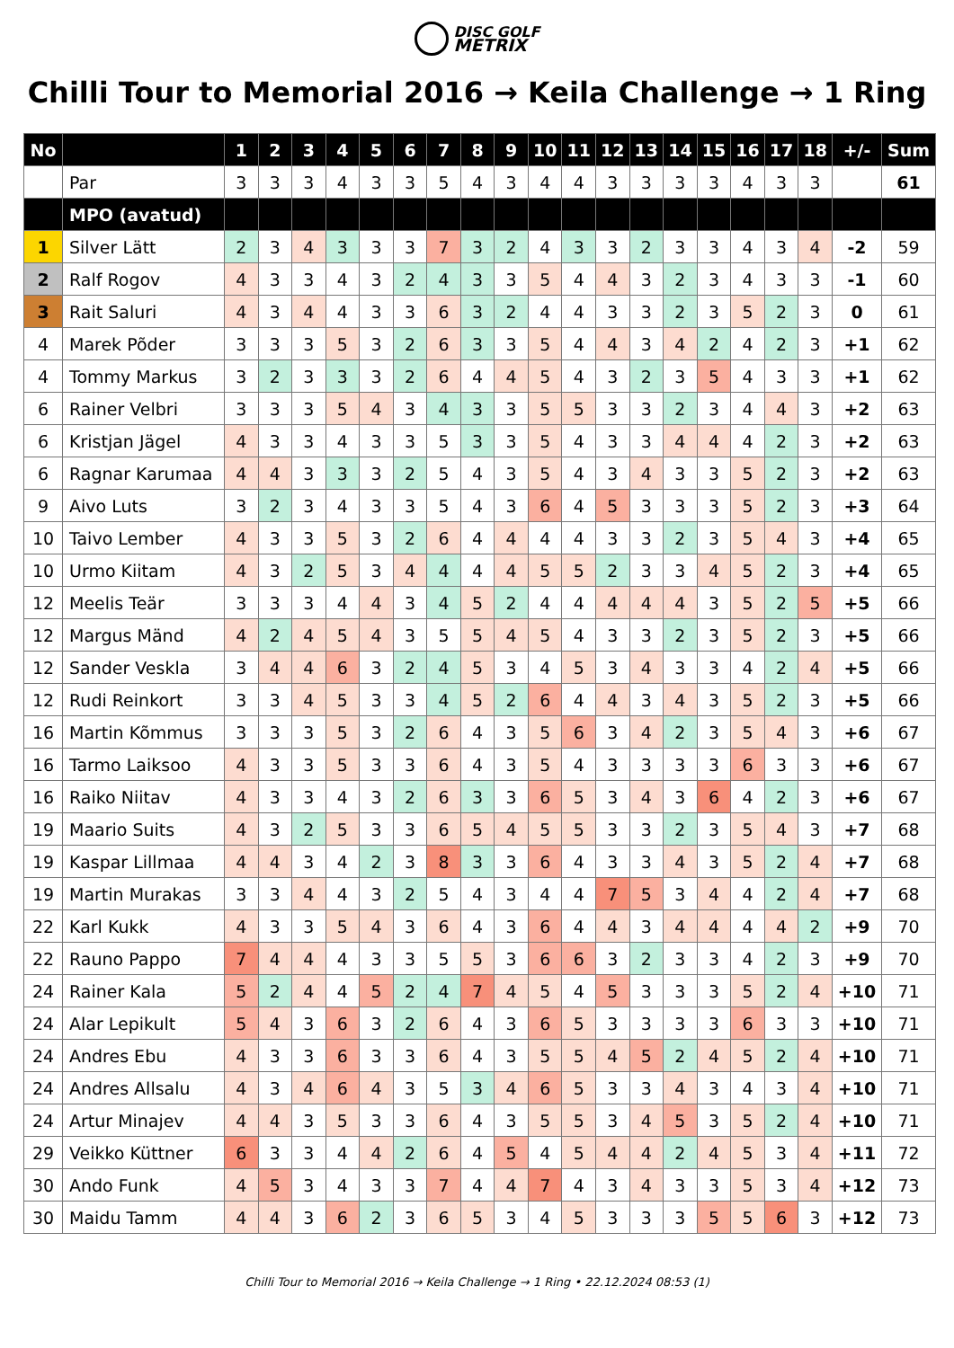DISC GOLF
METRIX
Chilli Tour to Memorial 2016 → Keila Challenge → 1 Ring
| No | | 1 | 2 | 3 | 4 | 5 | 6 | 7 | 8 | 9 | 10 | 11 | 12 | 13 | 14 | 15 | 16 | 17 | 18 | +/- | Sum |
| --- | --- | --- | --- | --- | --- | --- | --- | --- | --- | --- | --- | --- | --- | --- | --- | --- | --- | --- | --- | --- | --- |
| | Par | 3 | 3 | 3 | 4 | 3 | 3 | 5 | 4 | 3 | 4 | 4 | 3 | 3 | 3 | 3 | 4 | 3 | 3 | | 61 |
| | MPO (avatud) | | | | | | | | | | | | | | | | | | | | |
| 1 | Silver Lätt | 2 | 3 | 4 | 3 | 3 | 3 | 7 | 3 | 2 | 4 | 3 | 3 | 2 | 3 | 3 | 4 | 3 | 4 | -2 | 59 |
| 2 | Ralf Rogov | 4 | 3 | 3 | 4 | 3 | 2 | 4 | 3 | 3 | 5 | 4 | 4 | 3 | 2 | 3 | 4 | 3 | 3 | -1 | 60 |
| 3 | Rait Saluri | 4 | 3 | 4 | 4 | 3 | 3 | 6 | 3 | 2 | 4 | 4 | 3 | 3 | 2 | 3 | 5 | 2 | 3 | 0 | 61 |
| 4 | Marek Põder | 3 | 3 | 3 | 5 | 3 | 2 | 6 | 3 | 3 | 5 | 4 | 4 | 3 | 4 | 2 | 4 | 2 | 3 | +1 | 62 |
| 4 | Tommy Markus | 3 | 2 | 3 | 3 | 3 | 2 | 6 | 4 | 4 | 5 | 4 | 3 | 2 | 3 | 5 | 4 | 3 | 3 | +1 | 62 |
| 6 | Rainer Velbri | 3 | 3 | 3 | 5 | 4 | 3 | 4 | 3 | 3 | 5 | 5 | 3 | 3 | 2 | 3 | 4 | 4 | 3 | +2 | 63 |
| 6 | Kristjan Jägel | 4 | 3 | 3 | 4 | 3 | 3 | 5 | 3 | 3 | 5 | 4 | 3 | 3 | 4 | 4 | 4 | 2 | 3 | +2 | 63 |
| 6 | Ragnar Karumaa | 4 | 4 | 3 | 3 | 3 | 2 | 5 | 4 | 3 | 5 | 4 | 3 | 4 | 3 | 3 | 5 | 2 | 3 | +2 | 63 |
| 9 | Aivo Luts | 3 | 2 | 3 | 4 | 3 | 3 | 5 | 4 | 3 | 6 | 4 | 5 | 3 | 3 | 3 | 5 | 2 | 3 | +3 | 64 |
| 10 | Taivo Lember | 4 | 3 | 3 | 5 | 3 | 2 | 6 | 4 | 4 | 4 | 4 | 3 | 3 | 2 | 3 | 5 | 4 | 3 | +4 | 65 |
| 10 | Urmo Kiitam | 4 | 3 | 2 | 5 | 3 | 4 | 4 | 4 | 4 | 5 | 5 | 2 | 3 | 3 | 4 | 5 | 2 | 3 | +4 | 65 |
| 12 | Meelis Teär | 3 | 3 | 3 | 4 | 4 | 3 | 4 | 5 | 2 | 4 | 4 | 4 | 4 | 4 | 3 | 5 | 2 | 5 | +5 | 66 |
| 12 | Margus Mänd | 4 | 2 | 4 | 5 | 4 | 3 | 5 | 5 | 4 | 5 | 4 | 3 | 3 | 2 | 3 | 5 | 2 | 3 | +5 | 66 |
| 12 | Sander Veskla | 3 | 4 | 4 | 6 | 3 | 2 | 4 | 5 | 3 | 4 | 5 | 3 | 4 | 3 | 3 | 4 | 2 | 4 | +5 | 66 |
| 12 | Rudi Reinkort | 3 | 3 | 4 | 5 | 3 | 3 | 4 | 5 | 2 | 6 | 4 | 4 | 3 | 4 | 3 | 5 | 2 | 3 | +5 | 66 |
| 16 | Martin Kõmmus | 3 | 3 | 3 | 5 | 3 | 2 | 6 | 4 | 3 | 5 | 6 | 3 | 4 | 2 | 3 | 5 | 4 | 3 | +6 | 67 |
| 16 | Tarmo Laiksoo | 4 | 3 | 3 | 5 | 3 | 3 | 6 | 4 | 3 | 5 | 4 | 3 | 3 | 3 | 3 | 6 | 3 | 3 | +6 | 67 |
| 16 | Raiko Niitav | 4 | 3 | 3 | 4 | 3 | 2 | 6 | 3 | 3 | 6 | 5 | 3 | 4 | 3 | 6 | 4 | 2 | 3 | +6 | 67 |
| 19 | Maario Suits | 4 | 3 | 2 | 5 | 3 | 3 | 6 | 5 | 4 | 5 | 5 | 3 | 3 | 2 | 3 | 5 | 4 | 3 | +7 | 68 |
| 19 | Kaspar Lillmaa | 4 | 4 | 3 | 4 | 2 | 3 | 8 | 3 | 3 | 6 | 4 | 3 | 3 | 4 | 3 | 5 | 2 | 4 | +7 | 68 |
| 19 | Martin Murakas | 3 | 3 | 4 | 4 | 3 | 2 | 5 | 4 | 3 | 4 | 4 | 7 | 5 | 3 | 4 | 4 | 2 | 4 | +7 | 68 |
| 22 | Karl Kukk | 4 | 3 | 3 | 5 | 4 | 3 | 6 | 4 | 3 | 6 | 4 | 4 | 3 | 4 | 4 | 4 | 4 | 2 | +9 | 70 |
| 22 | Rauno Pappo | 7 | 4 | 4 | 4 | 3 | 3 | 5 | 5 | 3 | 6 | 6 | 3 | 2 | 3 | 3 | 4 | 2 | 3 | +9 | 70 |
| 24 | Rainer Kala | 5 | 2 | 4 | 4 | 5 | 2 | 4 | 7 | 4 | 5 | 4 | 5 | 3 | 3 | 3 | 5 | 2 | 4 | +10 | 71 |
| 24 | Alar Lepikult | 5 | 4 | 3 | 6 | 3 | 2 | 6 | 4 | 3 | 6 | 5 | 3 | 3 | 3 | 3 | 6 | 3 | 3 | +10 | 71 |
| 24 | Andres Ebu | 4 | 3 | 3 | 6 | 3 | 3 | 6 | 4 | 3 | 5 | 5 | 4 | 5 | 2 | 4 | 5 | 2 | 4 | +10 | 71 |
| 24 | Andres Allsalu | 4 | 3 | 4 | 6 | 4 | 3 | 5 | 3 | 4 | 6 | 5 | 3 | 3 | 4 | 3 | 4 | 3 | 4 | +10 | 71 |
| 24 | Artur Minajev | 4 | 4 | 3 | 5 | 3 | 3 | 6 | 4 | 3 | 5 | 5 | 3 | 4 | 5 | 3 | 5 | 2 | 4 | +10 | 71 |
| 29 | Veikko Küttner | 6 | 3 | 3 | 4 | 4 | 2 | 6 | 4 | 5 | 4 | 5 | 4 | 4 | 2 | 4 | 5 | 3 | 4 | +11 | 72 |
| 30 | Ando Funk | 4 | 5 | 3 | 4 | 3 | 3 | 7 | 4 | 4 | 7 | 4 | 3 | 4 | 3 | 3 | 5 | 3 | 4 | +12 | 73 |
| 30 | Maidu Tamm | 4 | 4 | 3 | 6 | 2 | 3 | 6 | 5 | 3 | 4 | 5 | 3 | 3 | 3 | 5 | 5 | 6 | 3 | +12 | 73 |
Chilli Tour to Memorial 2016 → Keila Challenge → 1 Ring • 22.12.2024 08:53 (1)